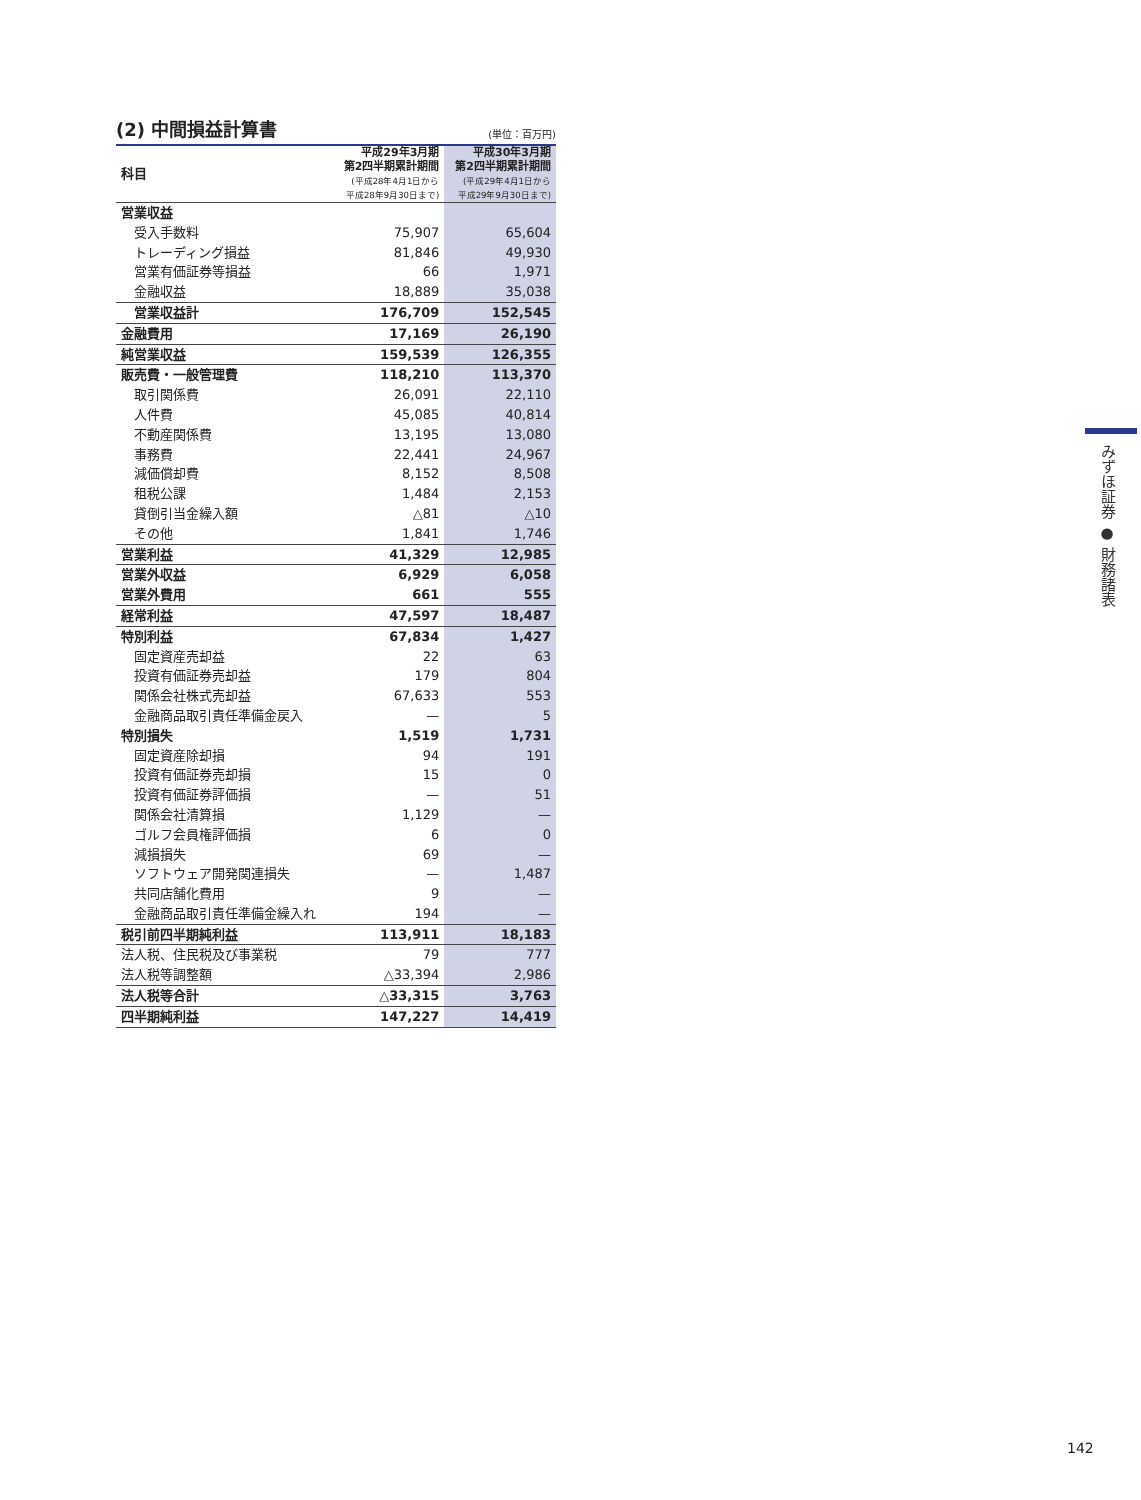(2) 中間損益計算書
(単位：百万円)
| 科目 | 平成29年3月期 第2四半期累計期間 (平成28年4月1日から 平成28年9月30日まで) | 平成30年3月期 第2四半期累計期間 (平成29年4月1日から 平成29年9月30日まで) |
| --- | --- | --- |
| 営業収益 | | |
| 受入手数料 | 75,907 | 65,604 |
| トレーディング損益 | 81,846 | 49,930 |
| 営業有価証券等損益 | 66 | 1,971 |
| 金融収益 | 18,889 | 35,038 |
| 営業収益計 | 176,709 | 152,545 |
| 金融費用 | 17,169 | 26,190 |
| 純営業収益 | 159,539 | 126,355 |
| 販売費・一般管理費 | 118,210 | 113,370 |
| 取引関係費 | 26,091 | 22,110 |
| 人件費 | 45,085 | 40,814 |
| 不動産関係費 | 13,195 | 13,080 |
| 事務費 | 22,441 | 24,967 |
| 減価償却費 | 8,152 | 8,508 |
| 租税公課 | 1,484 | 2,153 |
| 貸倒引当金繰入額 | △81 | △10 |
| その他 | 1,841 | 1,746 |
| 営業利益 | 41,329 | 12,985 |
| 営業外収益 | 6,929 | 6,058 |
| 営業外費用 | 661 | 555 |
| 経常利益 | 47,597 | 18,487 |
| 特別利益 | 67,834 | 1,427 |
| 固定資産売却益 | 22 | 63 |
| 投資有価証券売却益 | 179 | 804 |
| 関係会社株式売却益 | 67,633 | 553 |
| 金融商品取引責任準備金戻入 | — | 5 |
| 特別損失 | 1,519 | 1,731 |
| 固定資産除却損 | 94 | 191 |
| 投資有価証券売却損 | 15 | 0 |
| 投資有価証券評価損 | — | 51 |
| 関係会社清算損 | 1,129 | — |
| ゴルフ会員権評価損 | 6 | 0 |
| 減損損失 | 69 | — |
| ソフトウェア開発関連損失 | — | 1,487 |
| 共同店舗化費用 | 9 | — |
| 金融商品取引責任準備金繰入れ | 194 | — |
| 税引前四半期純利益 | 113,911 | 18,183 |
| 法人税、住民税及び事業税 | 79 | 777 |
| 法人税等調整額 | △33,394 | 2,986 |
| 法人税等合計 | △33,315 | 3,763 |
| 四半期純利益 | 147,227 | 14,419 |
みずほ証券 ● 財務諸表
142